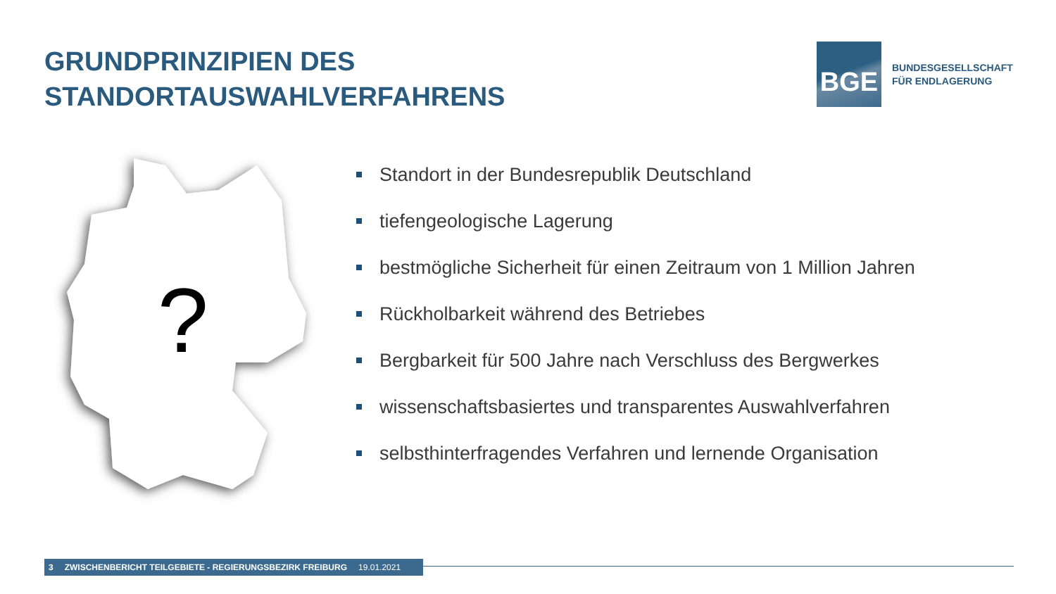GRUNDPRINZIPIEN DES
STANDORTAUSWAHLVERFAHRENS
BGE
BUNDESGESELLSCHAFT
FÜR ENDLAGERUNG
?
Standort in der Bundesrepublik Deutschland
tiefengeologische Lagerung
bestmögliche Sicherheit für einen Zeitraum von 1 Million Jahren
Rückholbarkeit während des Betriebes
Bergbarkeit für 500 Jahre nach Verschluss des Bergwerkes
wissenschaftsbasiertes und transparentes Auswahlverfahren
selbsthinterfragendes Verfahren und lernende Organisation
3 ZWISCHENBERICHT TEILGEBIETE - REGIERUNGSBEZIRK FREIBURG 19.01.2021